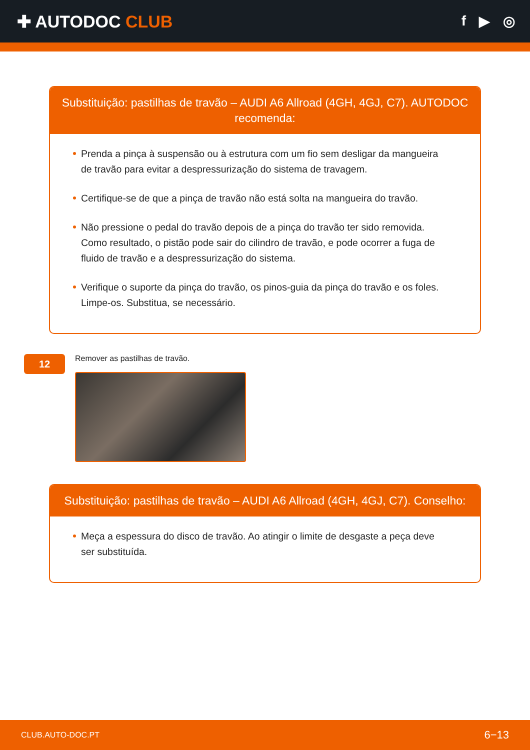✚ AUTODOC CLUB
f ▶ ◎
Substituição: pastilhas de travão – AUDI A6 Allroad (4GH, 4GJ, C7). AUTODOC recomenda:
Prenda a pinça à suspensão ou à estrutura com um fio sem desligar da mangueira de travão para evitar a despressurização do sistema de travagem.
Certifique-se de que a pinça de travão não está solta na mangueira do travão.
Não pressione o pedal do travão depois de a pinça do travão ter sido removida. Como resultado, o pistão pode sair do cilindro de travão, e pode ocorrer a fuga de fluido de travão e a despressurização do sistema.
Verifique o suporte da pinça do travão, os pinos-guia da pinça do travão e os foles. Limpe-os. Substitua, se necessário.
12
Remover as pastilhas de travão.
Substituição: pastilhas de travão – AUDI A6 Allroad (4GH, 4GJ, C7). Conselho:
Meça a espessura do disco de travão. Ao atingir o limite de desgaste a peça deve ser substituída.
CLUB.AUTO-DOC.PT 6−13